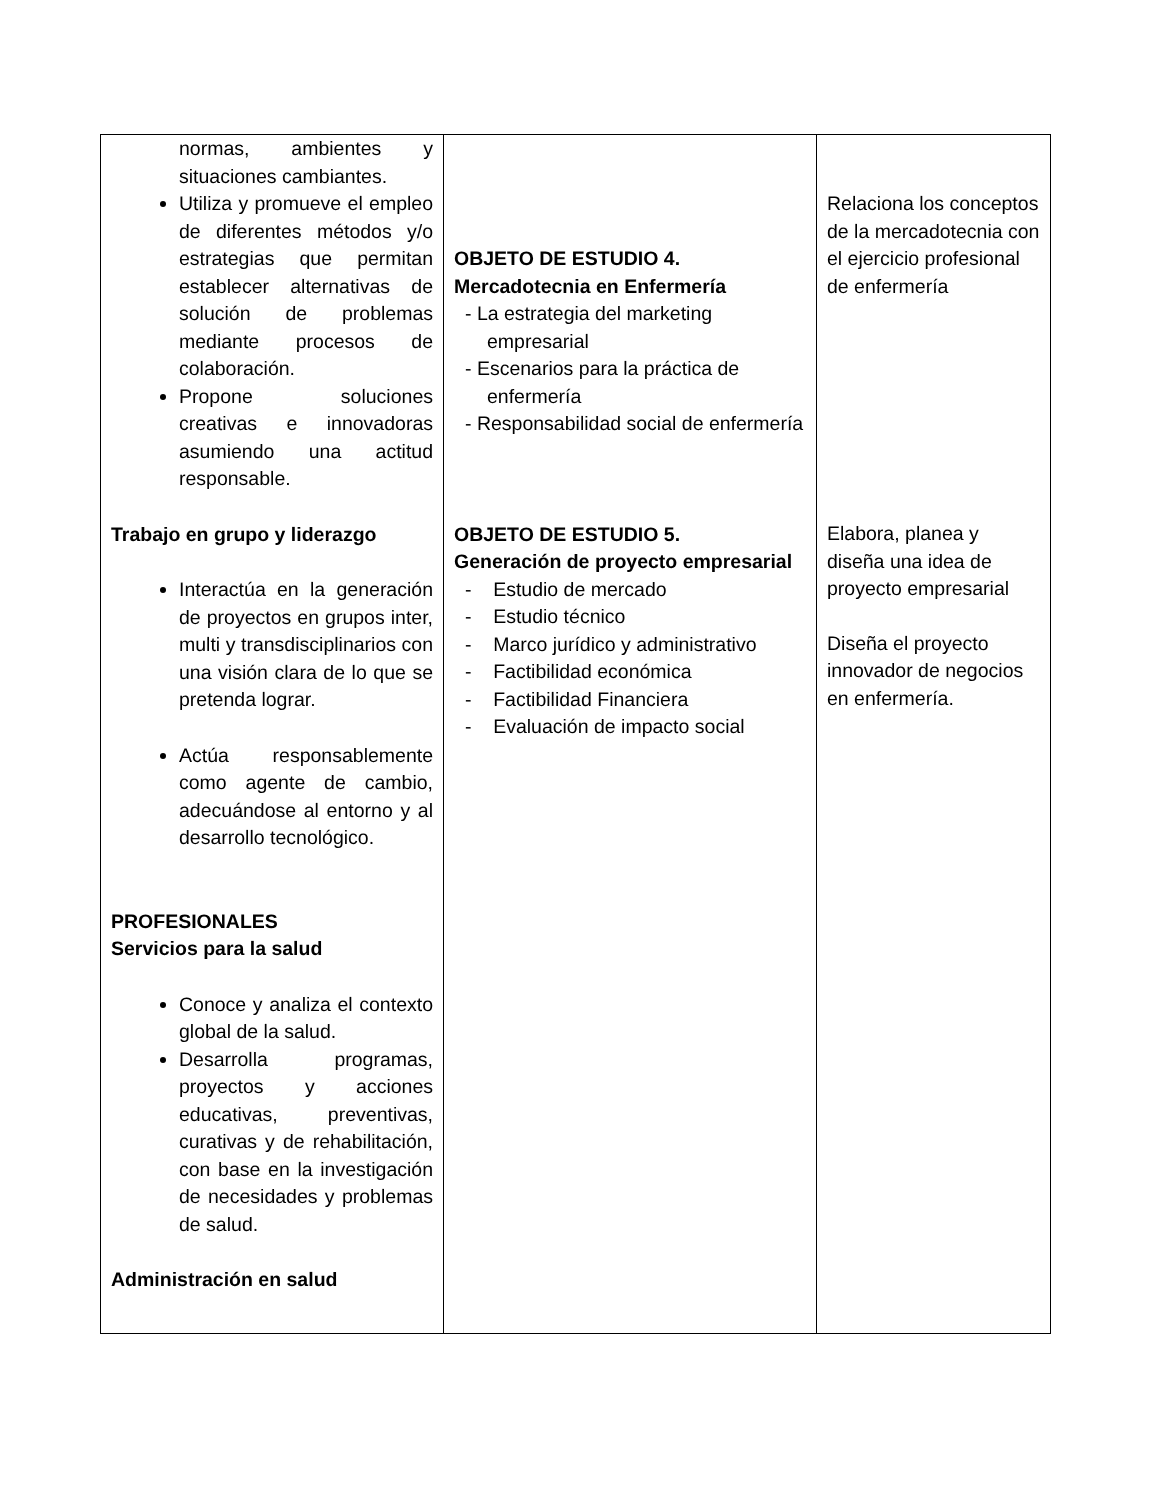| normas, ambientes y situaciones cambiantes. Utiliza y promueve el empleo de diferentes métodos y/o estrategias que permitan establecer alternativas de solución de problemas mediante procesos de colaboración. Propone soluciones creativas e innovadoras asumiendo una actitud responsable. Trabajo en grupo y liderazgo Interactúa en la generación de proyectos en grupos inter, multi y transdisciplinarios con una visión clara de lo que se pretenda lograr. Actúa responsablemente como agente de cambio, adecuándose al entorno y al desarrollo tecnológico. PROFESIONALES Servicios para la salud Conoce y analiza el contexto global de la salud. Desarrolla programas, proyectos y acciones educativas, preventivas, curativas y de rehabilitación, con base en la investigación de necesidades y problemas de salud. Administración en salud | OBJETO DE ESTUDIO 4. Mercadotecnia en Enfermería - La estrategia del marketing empresarial - Escenarios para la práctica de enfermería - Responsabilidad social de enfermería OBJETO DE ESTUDIO 5. Generación de proyecto empresarial - Estudio de mercado - Estudio técnico - Marco jurídico y administrativo - Factibilidad económica - Factibilidad Financiera - Evaluación de impacto social | Relaciona los conceptos de la mercadotecnia con el ejercicio profesional de enfermería Elabora, planea y diseña una idea de proyecto empresarial Diseña el proyecto innovador de negocios en enfermería. |